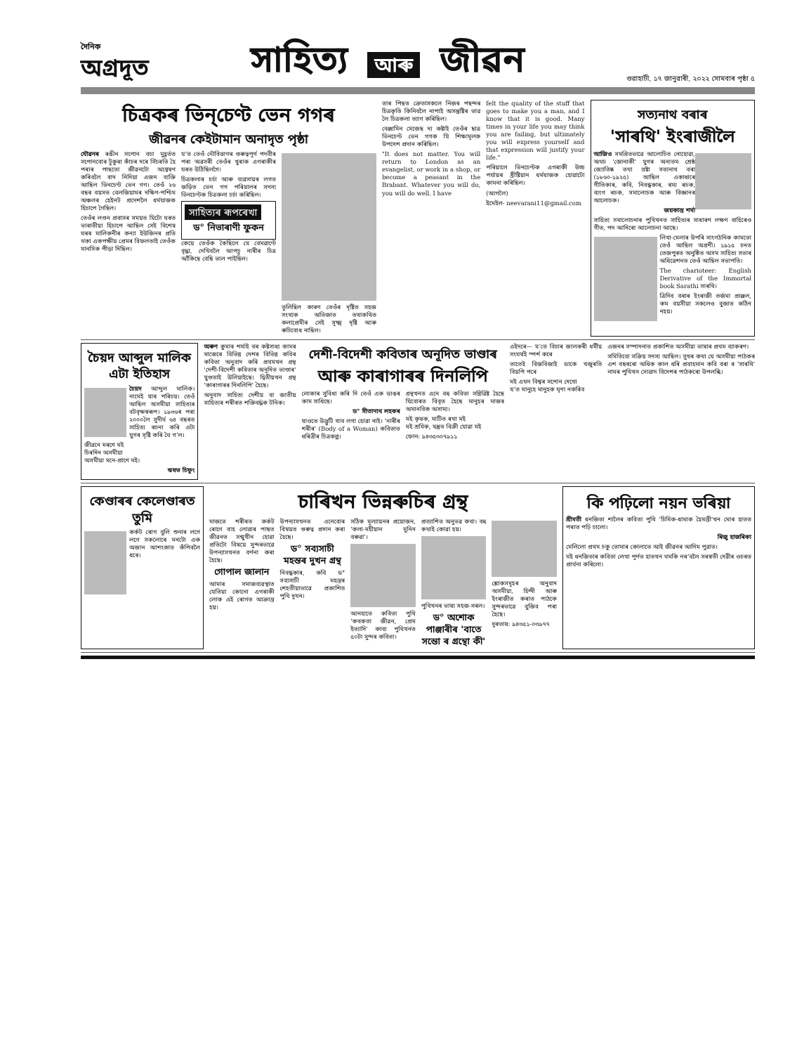দৈনিক
অগ্ৰদূত
সাহিত্য আৰু জীৱন
গুৱাহাটী, ১৭ জানুৱাৰী, ২০২২ সোমবাৰ পৃষ্ঠা ৫
চিত্ৰকৰ ভিন্‌চেণ্ট ভেন গগৰ
জীৱনৰ কেইটামান অনাদৃত পৃষ্ঠা
যৌৱনৰ ৰঙীন সপোন বচা মুহূৰ্তত সপোনবোৰ টুকুৰা কাঁচৰ দৰে সিঁচৰতি হৈ পৰাৰ পাছতো জীৱনটো অন্বেষণ কৰিবলৈ বাদ নিদিয়া এজন ব্যক্তি আছিল ভিনচেণ্ট ভেন গগ। তেওঁ ২৬ বছৰ বয়সত বেলজিয়ামৰ দক্ষিণ-পশ্চিম অঞ্চলৰ হেইনট প্ৰদেশলৈ ধৰ্মযাজক হিচাপে গৈছিল।
তেওঁৰ লণ্ডন প্ৰবাসৰ সময়ত যিটো ঘৰত ভাৰাতীয়া হিচাপে আছিল সেই বিশেষ ঘৰৰ মালিকনীৰ কন্যা ইউজিনৰ প্ৰতি থকা একপক্ষীয় প্ৰেমৰ বিফলতাই তেওঁক মানসিক পীড়া দিছিল।
যʼত তেওঁ নৌবিত্তাগৰ গুৰুত্বপূৰ্ণ পদবীৰ পৰা অৱসৰী তেওঁৰ খুৰাক এগৰাকীৰ ঘৰত উঠিছিলগৈ।
চিত্ৰকলাৰ চৰ্চা আৰু ব্যৱসায়ৰ লগত জড়িত ভেন গগ পৰিয়ালৰ সদস্য ভিনচেণ্টক চিত্ৰকলা চৰ্চা কৰিছিল।
সাহিত্যৰ ৰূপৰেখা
ড° নিভাৰাণী ফুকন
কেয়ে তেওঁক কৈছিলে যে বেমৱাণ্টে বৃদ্ধা, দেখিবলৈ আপচু নাৰীৰ চিত্ৰ আঁকিছে বেছি ভাল পাইছিল।
তুলিছিল কাৰণ তেওঁৰ দৃষ্টিত সহজ সংখ্যক অভিজাত তথাকথিত কলাপ্ৰেমীৰ সেই সূক্ষ্ম দৃষ্টি আৰু ৰুচিবোধ নাছিল।
তাৰ পিছত ক্ৰেতাসকলে নিজৰ পছন্দৰ চিত্ৰকৃতি কিনিবলৈ নাপাই অসন্তুষ্টিৰ ভাৱ লৈ চিত্ৰকলা ত্যাগ কৰিছিল।
বেঞ্জামিন মেজেছ দ্য কষ্টাই তেওঁৰ ছাত্ৰ ভিনচেণ্ট ভেন গগক যি শিক্ষামূলক উপদেশ প্ৰদান কৰিছিল।
"It does not matter. You will return to London as an evangelist, or work in a shop, or become a peasant in the Brabant. Whatever you will do, you will do well. I have
felt the quality of the stuff that goes to make you a man, and I know that it is good. Many times in your life you may think you are failing, but ultimately you will express yourself and that expression will justify your life."
পৰিয়ালে ভিনচেণ্টক এগৰাকী উচ্চ পৰ্যায়ৰ খ্ৰীষ্টিয়ান ধৰ্মযাজক হোৱাটো কামনা কৰিছিল।
(আগলৈ)
ইমেইল- neevarani11@gmail.com
সত্যনাথ বৰাৰ
'সাৰথি' ইংৰাজীলৈ
আজিও সমগ্ৰিতভাৱে আলোচিত নোহোৱা, অথচ 'জোনাকী' যুগৰ অন্যতম শ্ৰেষ্ঠ জ্যোতিষ্ক তথা স্ৰষ্টা সত্যনাথ বৰা (১৮৬০-১৯২৫) আছিল একাধাৰে গীতিকাৰ, কবি, নিবন্ধকাৰ, ৰম্য ৰচক, ব্যংগ ৰচক, সমালোচক আৰু বিজ্ঞানৰ আলোচক।
জয়কান্ত শৰ্মা
সাহিত্য সমালোচনাৰ পুথিখনত সাহিত্যৰ সাধাৰণ লক্ষণ বাহিৰেও গীত, পদ আদিৰো আলোচনা আছে।
লিখা-মেলাৰ উপৰি সাংগঠনিক কামতো তেওঁ আছিল অগ্ৰণী। ১৯১৫ চনত তেজপুৰত অনুষ্ঠিত অসম সাহিত্য সভাৰ অধিৱেশনত তেওঁ আছিল সভাপতি।
The charioteer: English Derivative of the Immortal book Sarathi সাৰথি।
ত্ৰিদিব বৰাৰ ইংৰাজী তৰ্জমা প্ৰাঞ্জল, কম বয়সীয়া সকলেও বুজাত কঠিন নহয়।
চৈয়দ আব্দুল মালিক এটা ইতিহাস
চৈয়দ আব্দুল মালিক। নামেই যাৰ পৰিচয়। তেওঁ আছিল অসমীয়া সাহিত্যৰ বটবৃক্ষস্বৰূপ। ১৯৩৬ৰ পৰা ২০০০লৈ সুদীৰ্ঘ ৬৪ বছৰত সাহিত্য ৰচনা কৰি এটা যুগৰ সৃষ্টি কৰি থৈ গʼল।
জীৱনে মৰণে মই
চিৰদিন অসমীয়া
অসমীয়া মনে-প্ৰাণে মই।
ঋষভ চিফুং
অৰুণ কুমাৰ শৰ্মাই বৰ কষ্টসাধ্য কামৰ মাজেৰে বিভিন্ন দেশৰ বিভিন্ন কবিৰ কবিতা অনুবাদ কৰি প্ৰথমখন গ্ৰন্থ 'দেশী-বিদেশী কবিতাৰ অনূদিত ভাণ্ডাৰ' যুগুতাই উলিয়াইছে। দ্বিতীয়খন গ্ৰন্থ 'কাৰাগাৰৰ দিনলিপি' হৈছে।
অনুবাদ সাহিত্য দেশীয় বা জাতীয় সাহিত্যৰ শৰীৰত শক্তিবৰ্দ্ধক টনিক।
দেশী-বিদেশী কবিতাৰ অনূদিত ভাণ্ডাৰ
আৰু কাৰাগাৰৰ দিনলিপি
লোকাৰ সুবিধা কৰি দি তেওঁ এক ডাঙৰ কাম সাধিছে।
ড° সীতানাথ লহকৰ
যাওতে উদ্ভুটি খাব লগা হোৱা নাই। 'নাৰীৰ শৰীৰ' (Body of a Woman) কবিতাত ধৰিত্ৰীৰ চিত্ৰকল্প।
গ্ৰন্থখনত এনে বহু কবিতা সন্নিৱিষ্ট হৈছে যিবোৰত বিবৃত হৈছে মানুহৰ মাজৰ অমানবিক অসাম্য।
মই কৃষক, মাটিত ৰখা মই
মই শ্ৰমিক, যন্ত্ৰত বিক্ৰী যোৱা মই
ফোন: ৯৪৩৫৩০৭৯১১
এইদৰে— যʼতে বিচাৰ জালকৰী ধৰ্মীয় সংঘৰ্ষই স্পৰ্শ কৰে
তাতেই বিজবিজাই ডাকে খজুৰতি বিয়পি পৰে
মই এখন বিশ্বৰ সপোন দেখো
যʼত মানুহে মানুহক ঘৃণা নকৰিব
এজনৰ সম্পাদনাত প্ৰকাশিত অসমীয়া ভাষাৰ প্ৰথম ব্যাকৰণ।
সমিতিবো সক্ৰিয় সদস্য আছিল। সুখৰ কথা যে অসমীয়া পাঠকৰ এশ বছৰৰো অধিক কাল ধৰি প্ৰবাহমান কবি বৰা ৰ 'সাৰথি' নামৰ পুথিখন সোৱাদ বিদেশৰ পাঠকৰো উপলব্ধি।
কেণ্ডাৰৰ কেলেণ্ডাৰত তুমি
কৰ্কট ৰোগ বুলি শুনাৰ লগে লগে সকলোৰে মনটো এক অজান আশংকাত কঁপিবলৈ ধৰে।
চাৰিখন ভিন্নৰুচিৰ গ্ৰন্থ
মাজতে শৰীৰত কৰ্কট ৰোগে বাহ লোৱাৰ পাছত জীৱনত সন্মুখীন হোৱা প্ৰতিটো বিষয়ে সুন্দৰভাৱে উপন্যাসখনত বৰ্ণনা কৰা হৈছে।
গোপাল জালান
আমাৰ সমাজব্যৱস্থাত যেতিয়া কোনো এগৰাকী লোক এই ৰোগত আক্ৰান্ত হয়।
উপন্যাসখনত এনেবোৰ বিষয়ত গুৰুত্ব প্ৰদান কৰা হৈছে।
ড° সব্যসাচী মহন্তৰ দুখন গ্ৰন্থ
নিবন্ধকাৰ, কবি ড° সব্যসাচী মহন্তৰ শেহতীয়াভাৱে প্ৰকাশিত পুথি দুখন।
সঠিক মূল্যায়নৰ প্ৰয়োজন, 'কলা-মহীয়ান মুনিন বৰুৱা'।
আনহাতে কবিতা পুথি 'কথকতা জীৱন, প্ৰেম ইত্যাদি' কাব্য পুথিখনত ৫০টা সুন্দৰ কবিতা।
প্ৰত্যাশিত অনুভৱ কথা। বহু কথাই কোৱা হয়।
পুথিখনৰ ভাষা সহজ-সৰল।
ড° অশোক পাঞ্জাৰীৰ 'বাতে সন্তো ৰ গ্ৰন্থো কী'
শ্লোকসমূহৰ অনুবাদ অসমীয়া, হিন্দী আৰু ইংৰাজীত কৰাত পাঠকে সুন্দৰভাৱে বুজিব পৰা হৈছে।
দুৰভাষ: ৯৪৩৫১-০৩৯৭৭
কি পঢ়িলো নয়ন ভৰিয়া
শ্ৰীমতী ধনজিতা শালৈৰ কবিতা পুথি 'চিমিক-ধামাক হৈমন্তী'খন মোৰ হাতত পৰাত পঢ়ি চালো।
ৰিজু হাজৰিকা
মেলিলো প্ৰথম চকু তোমাৰ কোলাতে আই জীৱনৰ আদিম পুৱাত।
মই ধনজিতাৰ কবিতা লেখা পূৰ্ণত হাতখন থমকি নৰʼবলৈ সৰস্বতী দেৱীৰ ওচৰত প্ৰাৰ্থনা কৰিলো।